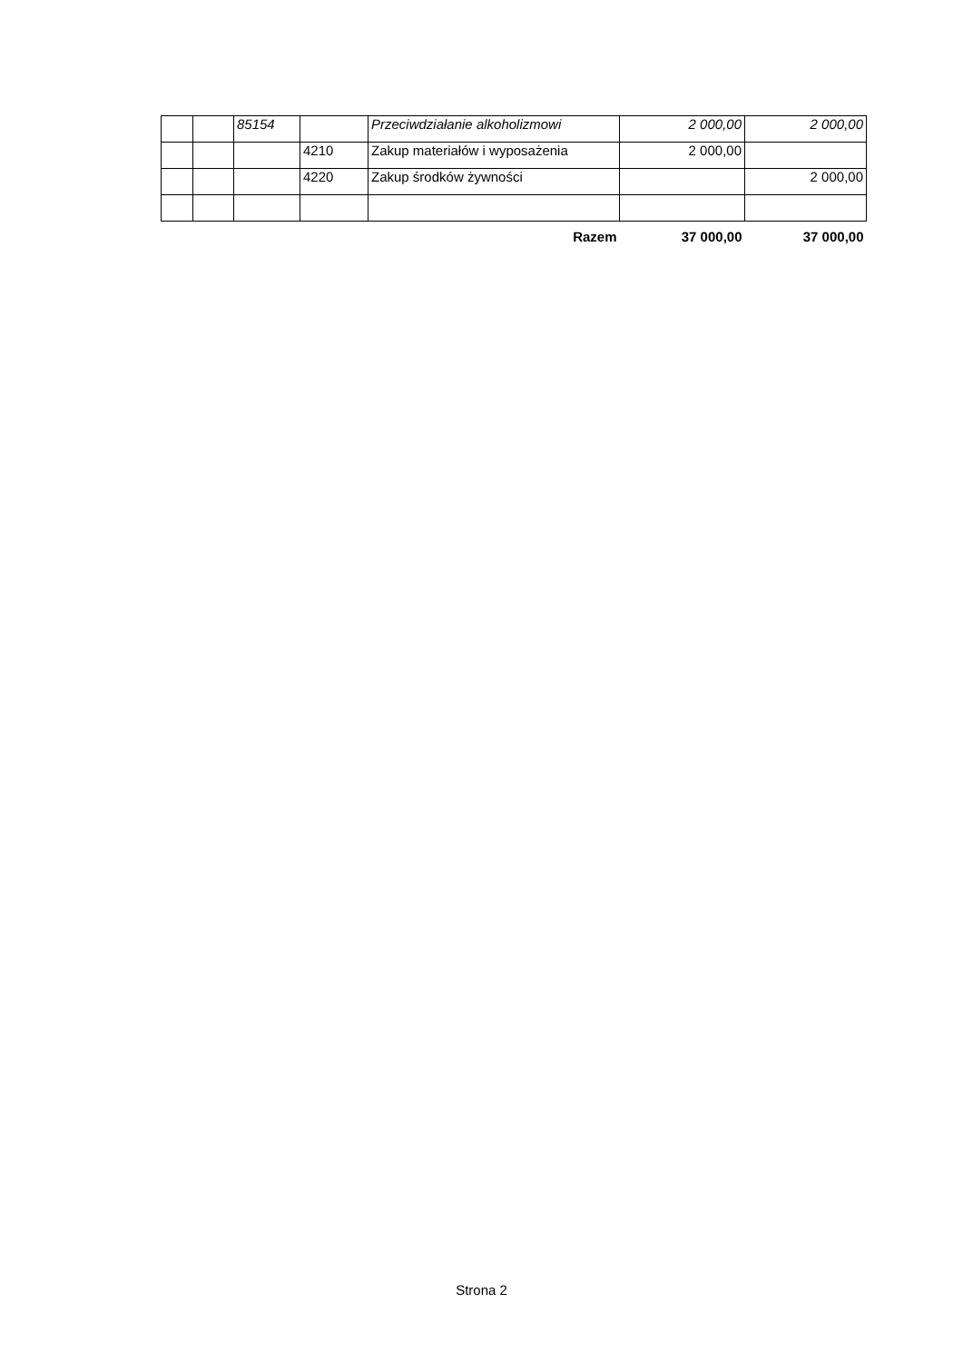| | | 85154 | | Przeciwdziałanie alkoholizmowi | 2 000,00 | 2 000,00 |
| | | | 4210 | Zakup materiałów i wyposażenia | 2 000,00 | |
| | | | 4220 | Zakup środków żywności | | 2 000,00 |
| Razem | | | | | 37 000,00 | 37 000,00 |
Strona 2